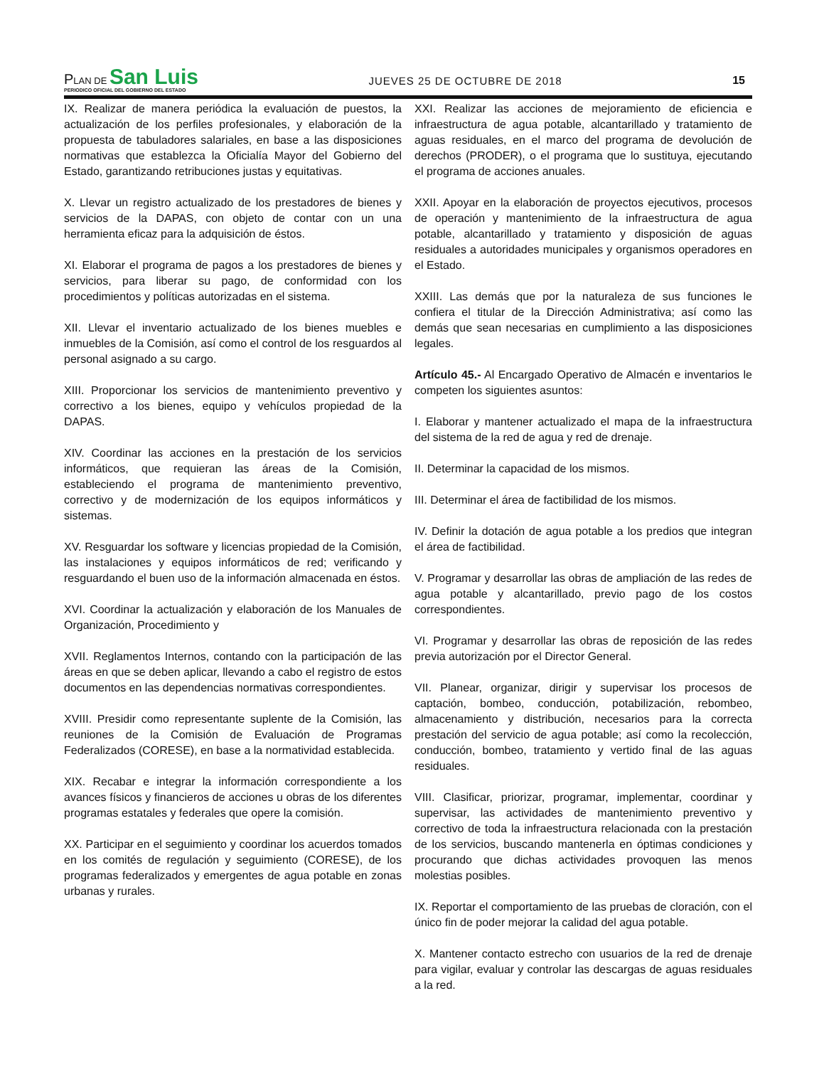PLAN DE San Luis
PERIODICO OFICIAL DEL GOBIERNO DEL ESTADO
JUEVES 25 DE OCTUBRE DE 2018
15
IX. Realizar de manera periódica la evaluación de puestos, la actualización de los perfiles profesionales, y elaboración de la propuesta de tabuladores salariales, en base a las disposiciones normativas que establezca la Oficialía Mayor del Gobierno del Estado, garantizando retribuciones justas y equitativas.
X. Llevar un registro actualizado de los prestadores de bienes y servicios de la DAPAS, con objeto de contar con un una herramienta eficaz para la adquisición de éstos.
XI. Elaborar el programa de pagos a los prestadores de bienes y servicios, para liberar su pago, de conformidad con los procedimientos y políticas autorizadas en el sistema.
XII. Llevar el inventario actualizado de los bienes muebles e inmuebles de la Comisión, así como el control de los resguardos al personal asignado a su cargo.
XIII. Proporcionar los servicios de mantenimiento preventivo y correctivo a los bienes, equipo y vehículos propiedad de la DAPAS.
XIV. Coordinar las acciones en la prestación de los servicios informáticos, que requieran las áreas de la Comisión, estableciendo el programa de mantenimiento preventivo, correctivo y de modernización de los equipos informáticos y sistemas.
XV. Resguardar los software y licencias propiedad de la Comisión, las instalaciones y equipos informáticos de red; verificando y resguardando el buen uso de la información almacenada en éstos.
XVI. Coordinar la actualización y elaboración de los Manuales de Organización, Procedimiento y
XVII. Reglamentos Internos, contando con la participación de las áreas en que se deben aplicar, llevando a cabo el registro de estos documentos en las dependencias normativas correspondientes.
XVIII. Presidir como representante suplente de la Comisión, las reuniones de la Comisión de Evaluación de Programas Federalizados (CORESE), en base a la normatividad establecida.
XIX. Recabar e integrar la información correspondiente a los avances físicos y financieros de acciones u obras de los diferentes programas estatales y federales que opere la comisión.
XX. Participar en el seguimiento y coordinar los acuerdos tomados en los comités de regulación y seguimiento (CORESE), de los programas federalizados y emergentes de agua potable en zonas urbanas y rurales.
XXI. Realizar las acciones de mejoramiento de eficiencia e infraestructura de agua potable, alcantarillado y tratamiento de aguas residuales, en el marco del programa de devolución de derechos (PRODER), o el programa que lo sustituya, ejecutando el programa de acciones anuales.
XXII. Apoyar en la elaboración de proyectos ejecutivos, procesos de operación y mantenimiento de la infraestructura de agua potable, alcantarillado y tratamiento y disposición de aguas residuales a autoridades municipales y organismos operadores en el Estado.
XXIII. Las demás que por la naturaleza de sus funciones le confiera el titular de la Dirección Administrativa; así como las demás que sean necesarias en cumplimiento a las disposiciones legales.
Artículo 45.- Al Encargado Operativo de Almacén e inventarios le competen los siguientes asuntos:
I. Elaborar y mantener actualizado el mapa de la infraestructura del sistema de la red de agua y red de drenaje.
II. Determinar la capacidad de los mismos.
III. Determinar el área de factibilidad de los mismos.
IV. Definir la dotación de agua potable a los predios que integran el área de factibilidad.
V. Programar y desarrollar las obras de ampliación de las redes de agua potable y alcantarillado, previo pago de los costos correspondientes.
VI. Programar y desarrollar las obras de reposición de las redes previa autorización por el Director General.
VII. Planear, organizar, dirigir y supervisar los procesos de captación, bombeo, conducción, potabilización, rebombeo, almacenamiento y distribución, necesarios para la correcta prestación del servicio de agua potable; así como la recolección, conducción, bombeo, tratamiento y vertido final de las aguas residuales.
VIII. Clasificar, priorizar, programar, implementar, coordinar y supervisar, las actividades de mantenimiento preventivo y correctivo de toda la infraestructura relacionada con la prestación de los servicios, buscando mantenerla en óptimas condiciones y procurando que dichas actividades provoquen las menos molestias posibles.
IX. Reportar el comportamiento de las pruebas de cloración, con el único fin de poder mejorar la calidad del agua potable.
X. Mantener contacto estrecho con usuarios de la red de drenaje para vigilar, evaluar y controlar las descargas de aguas residuales a la red.